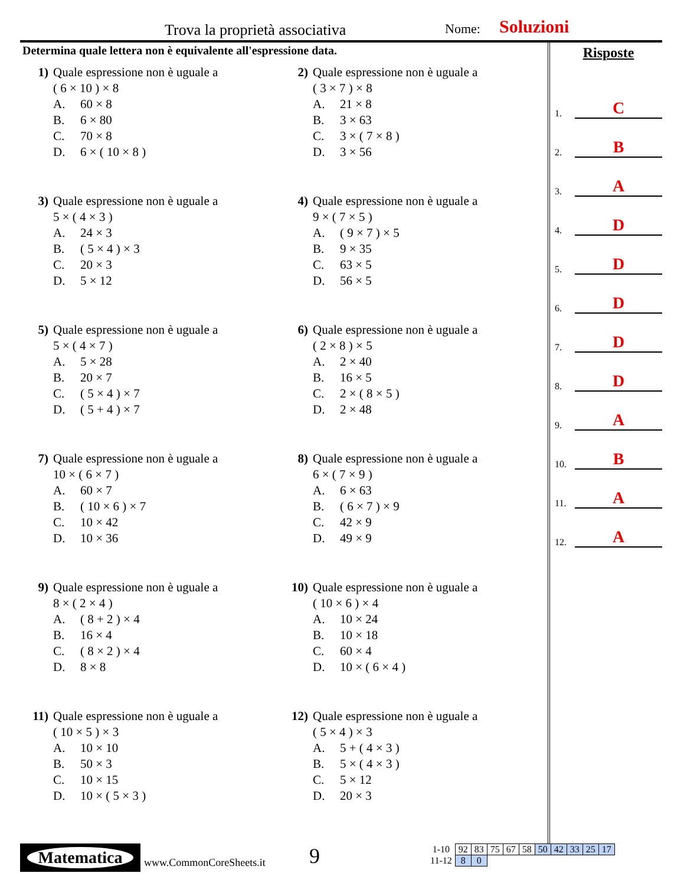Trova la proprietà associativa Nome: Soluzioni
Determina quale lettera non è equivalente all'espressione data.
1) Quale espressione non è uguale a
( 6 × 10 ) × 8
A. 60 × 8
B. 6 × 80
C. 70 × 8
D. 6 × ( 10 × 8 )
2) Quale espressione non è uguale a
( 3 × 7 ) × 8
A. 21 × 8
B. 3 × 63
C. 3 × ( 7 × 8 )
D. 3 × 56
3) Quale espressione non è uguale a
5 × ( 4 × 3 )
A. 24 × 3
B. ( 5 × 4 ) × 3
C. 20 × 3
D. 5 × 12
4) Quale espressione non è uguale a
9 × ( 7 × 5 )
A. ( 9 × 7 ) × 5
B. 9 × 35
C. 63 × 5
D. 56 × 5
5) Quale espressione non è uguale a
5 × ( 4 × 7 )
A. 5 × 28
B. 20 × 7
C. ( 5 × 4 ) × 7
D. ( 5 + 4 ) × 7
6) Quale espressione non è uguale a
( 2 × 8 ) × 5
A. 2 × 40
B. 16 × 5
C. 2 × ( 8 × 5 )
D. 2 × 48
7) Quale espressione non è uguale a
10 × ( 6 × 7 )
A. 60 × 7
B. ( 10 × 6 ) × 7
C. 10 × 42
D. 10 × 36
8) Quale espressione non è uguale a
6 × ( 7 × 9 )
A. 6 × 63
B. ( 6 × 7 ) × 9
C. 42 × 9
D. 49 × 9
9) Quale espressione non è uguale a
8 × ( 2 × 4 )
A. ( 8 + 2 ) × 4
B. 16 × 4
C. ( 8 × 2 ) × 4
D. 8 × 8
10) Quale espressione non è uguale a
( 10 × 6 ) × 4
A. 10 × 24
B. 10 × 18
C. 60 × 4
D. 10 × ( 6 × 4 )
11) Quale espressione non è uguale a
( 10 × 5 ) × 3
A. 10 × 10
B. 50 × 3
C. 10 × 15
D. 10 × ( 5 × 3 )
12) Quale espressione non è uguale a
( 5 × 4 ) × 3
A. 5 + ( 4 × 3 )
B. 5 × ( 4 × 3 )
C. 5 × 12
D. 20 × 3
Risposte
1. C
2. B
3. A
4. D
5. D
6. D
7. D
8. D
9. A
10. B
11. A
12. A
Matematica
www.CommonCoreSheets.it
9
| 1-10 | 92 | 83 | 75 | 67 | 58 | 50 | 42 | 33 | 25 | 17 |
| 11-12 | 8 | 0 | | | | | | | | |